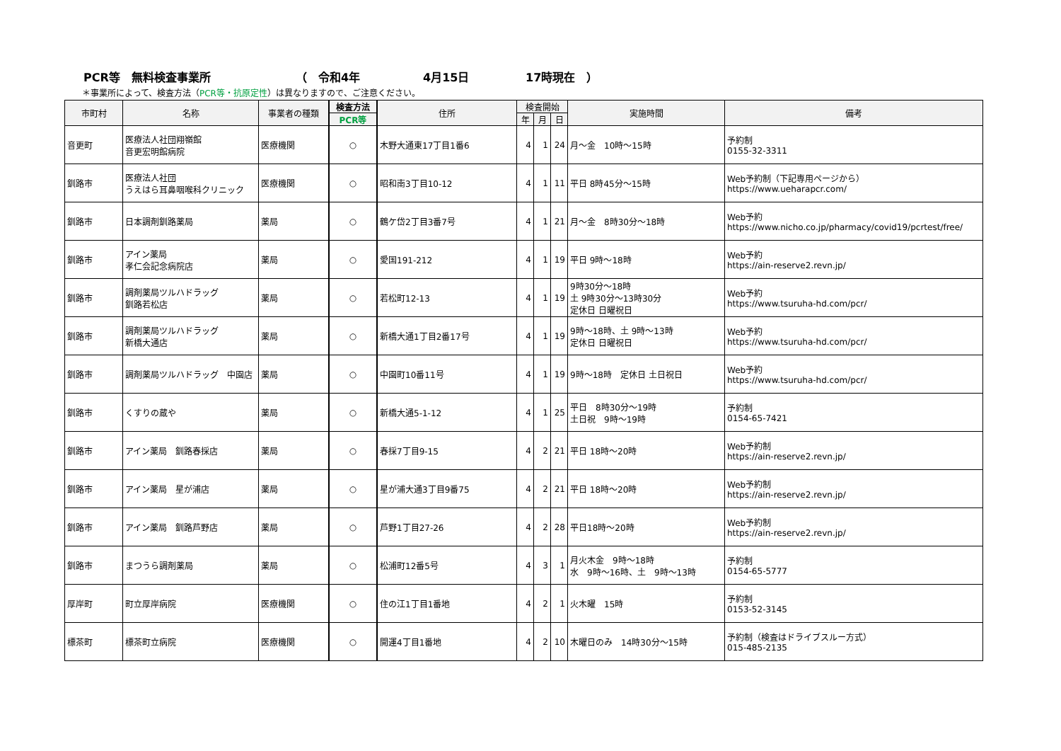PCR等　無料検査事業所 （　令和4年 4月15日 17時現在　）
＊事業所によって、検査方法（PCR等・抗原定性）は異なりますので、ご注意ください。
| 市町村 | 名称 | 事業者の種類 | 検査方法 | 住所 | 検査開始 | | | 実施時間 | 備考 |
| --- | --- | --- | --- | --- | --- | --- | --- | --- | --- |
| | | | PCR等 | | 年 | 月 | 日 | | |
| 音更町 | 医療法人社団翔嶺館 音更宏明館病院 | 医療機関 | ○ | 木野大通東17丁目1番6 | 4 | 1 | 24 | 月～金 10時～15時 | 予約制 0155-32-3311 |
| 釧路市 | 医療法人社団 うえはら耳鼻咽喉科クリニック | 医療機関 | ○ | 昭和南3丁目10-12 | 4 | 1 | 11 | 平日 8時45分～15時 | Web予約制（下記専用ページから） https://www.ueharapcr.com/ |
| 釧路市 | 日本調剤釧路薬局 | 薬局 | ○ | 鶴ケ岱2丁目3番7号 | 4 | 1 | 21 | 月～金 8時30分～18時 | Web予約 https://www.nicho.co.jp/pharmacy/covid19/pcrtest/free/ |
| 釧路市 | アイン薬局 孝仁会記念病院店 | 薬局 | ○ | 愛国191-212 | 4 | 1 | 19 | 平日 9時～18時 | Web予約 https://ain-reserve2.revn.jp/ |
| 釧路市 | 調剤薬局ツルハドラッグ 釧路若松店 | 薬局 | ○ | 若松町12-13 | 4 | 1 | 19 | 9時30分～18時 土 9時30分～13時30分 定休日 日曜祝日 | Web予約 https://www.tsuruha-hd.com/pcr/ |
| 釧路市 | 調剤薬局ツルハドラッグ 新橋大通店 | 薬局 | ○ | 新橋大通1丁目2番17号 | 4 | 1 | 19 | 9時～18時、土 9時～13時 定休日 日曜祝日 | Web予約 https://www.tsuruha-hd.com/pcr/ |
| 釧路市 | 調剤薬局ツルハドラッグ 中園店 | 薬局 | ○ | 中園町10番11号 | 4 | 1 | 19 | 9時～18時 定休日 土日祝日 | Web予約 https://www.tsuruha-hd.com/pcr/ |
| 釧路市 | くすりの蔵や | 薬局 | ○ | 新橋大通5-1-12 | 4 | 1 | 25 | 平日 8時30分～19時 土日祝 9時～19時 | 予約制 0154-65-7421 |
| 釧路市 | アイン薬局 釧路春採店 | 薬局 | ○ | 春採7丁目9-15 | 4 | 2 | 21 | 平日 18時～20時 | Web予約制 https://ain-reserve2.revn.jp/ |
| 釧路市 | アイン薬局 星が浦店 | 薬局 | ○ | 星が浦大通3丁目9番75 | 4 | 2 | 21 | 平日 18時～20時 | Web予約制 https://ain-reserve2.revn.jp/ |
| 釧路市 | アイン薬局 釧路芦野店 | 薬局 | ○ | 芦野1丁目27-26 | 4 | 2 | 28 | 平日18時～20時 | Web予約制 https://ain-reserve2.revn.jp/ |
| 釧路市 | まつうら調剤薬局 | 薬局 | ○ | 松浦町12番5号 | 4 | 3 | 1 | 月火木金 9時～18時 水 9時～16時、土 9時～13時 | 予約制 0154-65-5777 |
| 厚岸町 | 町立厚岸病院 | 医療機関 | ○ | 住の江1丁目1番地 | 4 | 2 | 1 | 火木曜 15時 | 予約制 0153-52-3145 |
| 標茶町 | 標茶町立病院 | 医療機関 | ○ | 開運4丁目1番地 | 4 | 2 | 10 | 木曜日のみ 14時30分～15時 | 予約制（検査はドライブスルー方式） 015-485-2135 |